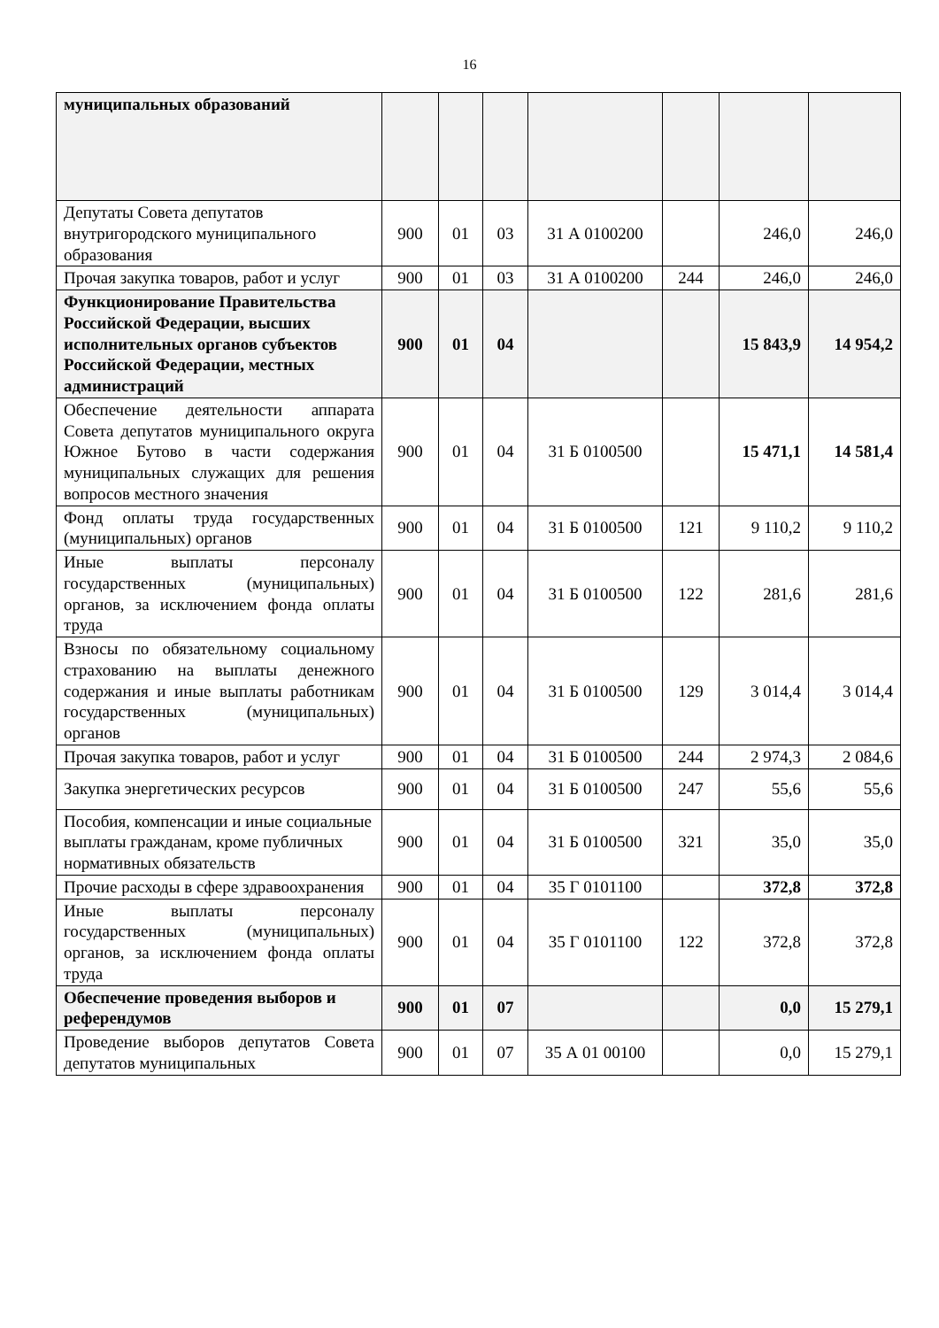16
| муниципальных образований | | | | | | | |
| Депутаты Совета депутатов внутригородского муниципального образования | 900 | 01 | 03 | 31 А 0100200 | | 246,0 | 246,0 |
| Прочая закупка товаров, работ и услуг | 900 | 01 | 03 | 31 А 0100200 | 244 | 246,0 | 246,0 |
| Функционирование Правительства Российской Федерации, высших исполнительных органов субъектов Российской Федерации, местных администраций | 900 | 01 | 04 | | | 15 843,9 | 14 954,2 |
| Обеспечение деятельности аппарата Совета депутатов муниципального округа Южное Бутово в части содержания муниципальных служащих для решения вопросов местного значения | 900 | 01 | 04 | 31 Б 0100500 | | 15 471,1 | 14 581,4 |
| Фонд оплаты труда государственных (муниципальных) органов | 900 | 01 | 04 | 31 Б 0100500 | 121 | 9 110,2 | 9 110,2 |
| Иные выплаты персоналу государственных (муниципальных) органов, за исключением фонда оплаты труда | 900 | 01 | 04 | 31 Б 0100500 | 122 | 281,6 | 281,6 |
| Взносы по обязательному социальному страхованию на выплаты денежного содержания и иные выплаты работникам государственных (муниципальных) органов | 900 | 01 | 04 | 31 Б 0100500 | 129 | 3 014,4 | 3 014,4 |
| Прочая закупка товаров, работ и услуг | 900 | 01 | 04 | 31 Б 0100500 | 244 | 2 974,3 | 2 084,6 |
| Закупка энергетических ресурсов | 900 | 01 | 04 | 31 Б 0100500 | 247 | 55,6 | 55,6 |
| Пособия, компенсации и иные социальные выплаты гражданам, кроме публичных нормативных обязательств | 900 | 01 | 04 | 31 Б 0100500 | 321 | 35,0 | 35,0 |
| Прочие расходы в сфере здравоохранения | 900 | 01 | 04 | 35 Г 0101100 | | 372,8 | 372,8 |
| Иные выплаты персоналу государственных (муниципальных) органов, за исключением фонда оплаты труда | 900 | 01 | 04 | 35 Г 0101100 | 122 | 372,8 | 372,8 |
| Обеспечение проведения выборов и референдумов | 900 | 01 | 07 | | | 0,0 | 15 279,1 |
| Проведение выборов депутатов Совета депутатов муниципальных | 900 | 01 | 07 | 35 А 01 00100 | | 0,0 | 15 279,1 |